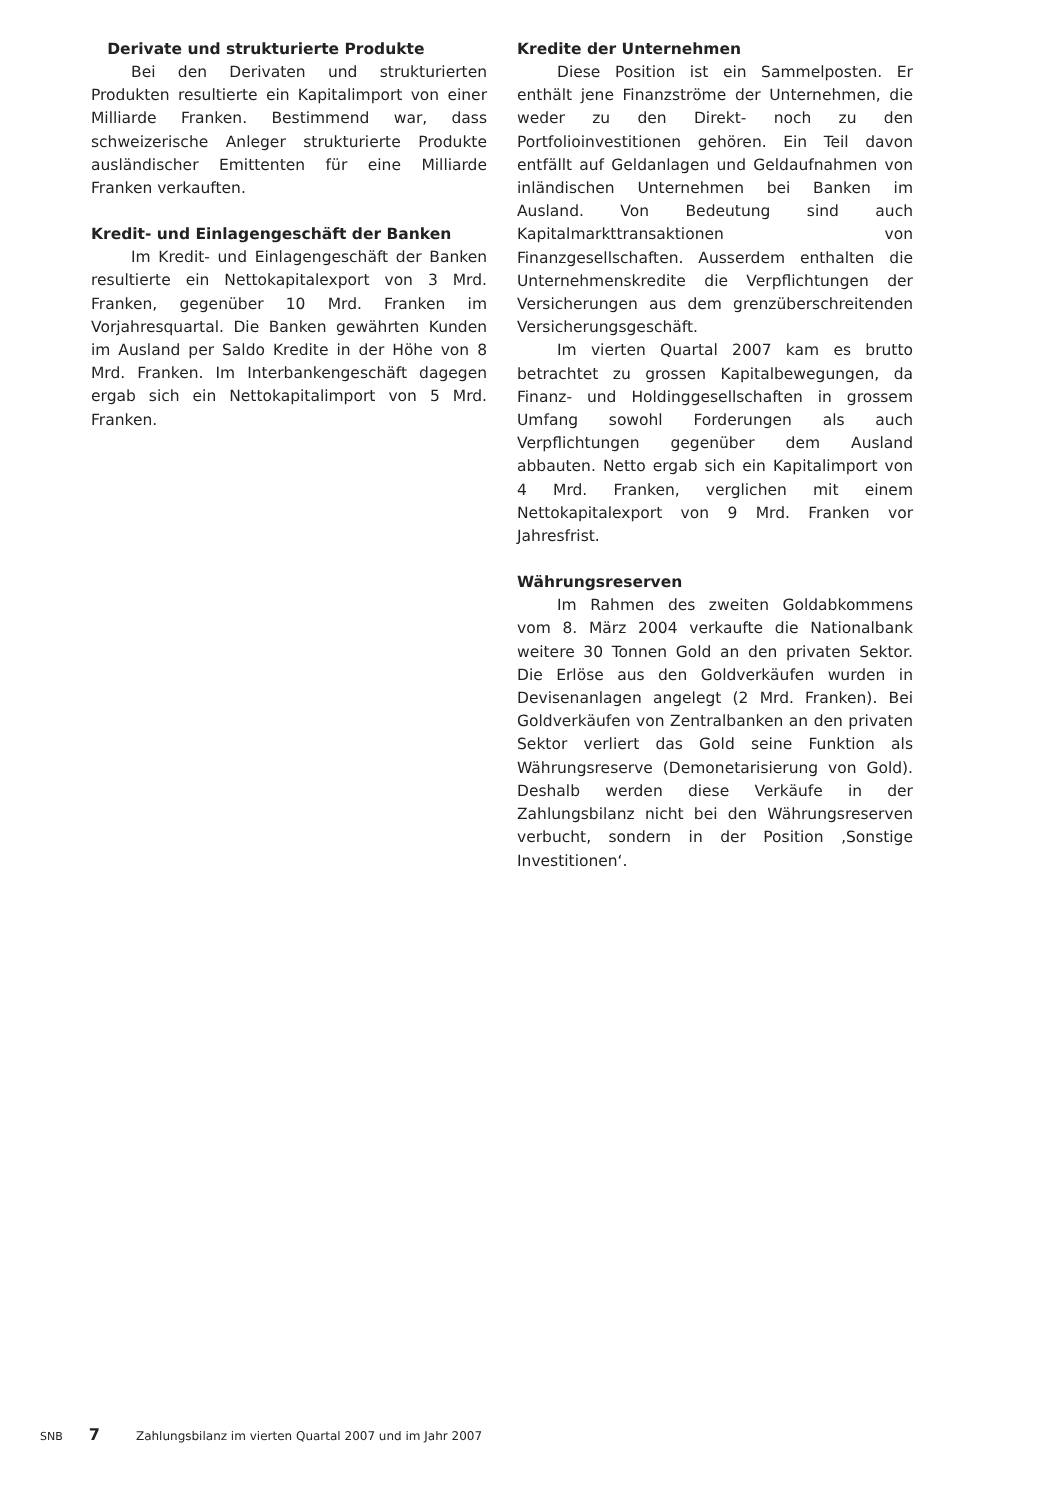Derivate und strukturierte Produkte
Bei den Derivaten und strukturierten Produkten resultierte ein Kapitalimport von einer Milliarde Franken. Bestimmend war, dass schweizerische Anleger strukturierte Produkte ausländischer Emittenten für eine Milliarde Franken verkauften.
Kredit- und Einlagengeschäft der Banken
Im Kredit- und Einlagengeschäft der Banken resultierte ein Nettokapitalexport von 3 Mrd. Franken, gegenüber 10 Mrd. Franken im Vorjahresquartal. Die Banken gewährten Kunden im Ausland per Saldo Kredite in der Höhe von 8 Mrd. Franken. Im Interbankengeschäft dagegen ergab sich ein Nettokapitalimport von 5 Mrd. Franken.
Kredite der Unternehmen
Diese Position ist ein Sammelposten. Er enthält jene Finanzströme der Unternehmen, die weder zu den Direkt- noch zu den Portfolioinvestitionen gehören. Ein Teil davon entfällt auf Geldanlagen und Geldaufnahmen von inländischen Unternehmen bei Banken im Ausland. Von Bedeutung sind auch Kapitalmarkttransaktionen von Finanzgesellschaften. Ausserdem enthalten die Unternehmenskredite die Verpflichtungen der Versicherungen aus dem grenzüberschreitenden Versicherungsgeschäft.
Im vierten Quartal 2007 kam es brutto betrachtet zu grossen Kapitalbewegungen, da Finanz- und Holdinggesellschaften in grossem Umfang sowohl Forderungen als auch Verpflichtungen gegenüber dem Ausland abbauten. Netto ergab sich ein Kapitalimport von 4 Mrd. Franken, verglichen mit einem Nettokapitalexport von 9 Mrd. Franken vor Jahresfrist.
Währungsreserven
Im Rahmen des zweiten Goldabkommens vom 8. März 2004 verkaufte die Nationalbank weitere 30 Tonnen Gold an den privaten Sektor. Die Erlöse aus den Goldverkäufen wurden in Devisenanlagen angelegt (2 Mrd. Franken). Bei Goldverkäufen von Zentralbanken an den privaten Sektor verliert das Gold seine Funktion als Währungsreserve (Demonetarisierung von Gold). Deshalb werden diese Verkäufe in der Zahlungsbilanz nicht bei den Währungsreserven verbucht, sondern in der Position ‚Sonstige Investitionen‘.
SNB 7 Zahlungsbilanz im vierten Quartal 2007 und im Jahr 2007